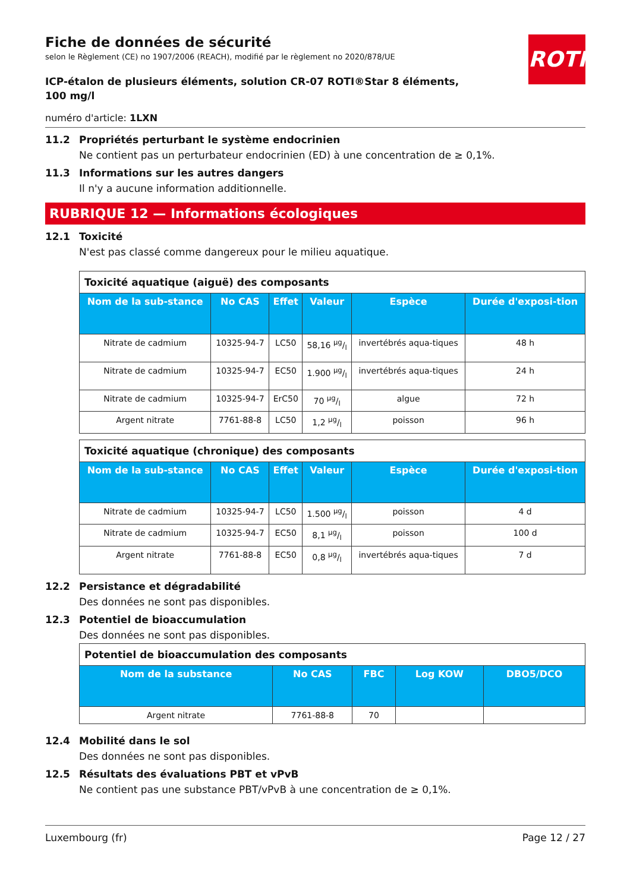ROTH
Fiche de données de sécurité
selon le Règlement (CE) no 1907/2006 (REACH), modifié par le règlement no 2020/878/UE
ICP-étalon de plusieurs éléments, solution CR-07 ROTI®Star 8 éléments, 100 mg/l
numéro d'article: 1LXN
11.2 Propriétés perturbant le système endocrinien
Ne contient pas un perturbateur endocrinien (ED) à une concentration de ≥ 0,1%.
11.3 Informations sur les autres dangers
Il n'y a aucune information additionnelle.
RUBRIQUE 12 — Informations écologiques
12.1 Toxicité
N'est pas classé comme dangereux pour le milieu aquatique.
| Toxicité aquatique (aiguë) des composants | | | | | |
| --- | --- | --- | --- | --- | --- |
| Nom de la sub-stance | No CAS | Effet | Valeur | Espèce | Durée d'exposi-tion |
| Nitrate de cadmium | 10325-94-7 | LC50 | 58,16 µg/l | invertébrés aqua-tiques | 48 h |
| Nitrate de cadmium | 10325-94-7 | EC50 | 1.900 µg/l | invertébrés aqua-tiques | 24 h |
| Nitrate de cadmium | 10325-94-7 | ErC50 | 70 µg/l | algue | 72 h |
| Argent nitrate | 7761-88-8 | LC50 | 1,2 µg/l | poisson | 96 h |
| Toxicité aquatique (chronique) des composants | | | | | |
| --- | --- | --- | --- | --- | --- |
| Nom de la sub-stance | No CAS | Effet | Valeur | Espèce | Durée d'exposi-tion |
| Nitrate de cadmium | 10325-94-7 | LC50 | 1.500 µg/l | poisson | 4 d |
| Nitrate de cadmium | 10325-94-7 | EC50 | 8,1 µg/l | poisson | 100 d |
| Argent nitrate | 7761-88-8 | EC50 | 0,8 µg/l | invertébrés aqua-tiques | 7 d |
12.2 Persistance et dégradabilité
Des données ne sont pas disponibles.
12.3 Potentiel de bioaccumulation
Des données ne sont pas disponibles.
| Potentiel de bioaccumulation des composants | | | | |
| --- | --- | --- | --- | --- |
| Nom de la substance | No CAS | FBC | Log KOW | DBO5/DCO |
| Argent nitrate | 7761-88-8 | 70 | | |
12.4 Mobilité dans le sol
Des données ne sont pas disponibles.
12.5 Résultats des évaluations PBT et vPvB
Ne contient pas une substance PBT/vPvB à une concentration de ≥ 0,1%.
Luxembourg (fr) Page 12 / 27